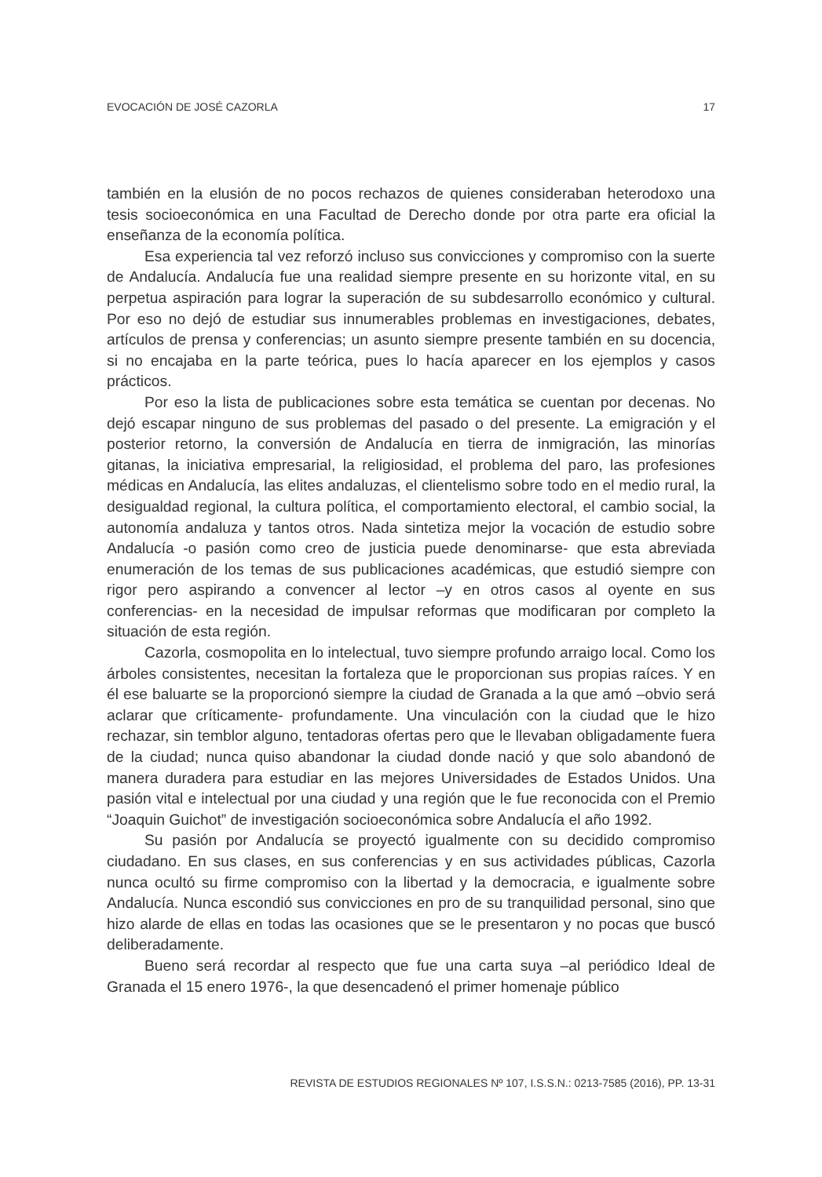EVOCACIÓN DE JOSÉ CAZORLA 17
también en la elusión de no pocos rechazos de quienes consideraban heterodoxo una tesis socioeconómica en una Facultad de Derecho donde por otra parte era oficial la enseñanza de la economía política.
Esa experiencia tal vez reforzó incluso sus convicciones y compromiso con la suerte de Andalucía. Andalucía fue una realidad siempre presente en su horizonte vital, en su perpetua aspiración para lograr la superación de su subdesarrollo económico y cultural. Por eso no dejó de estudiar sus innumerables problemas en investigaciones, debates, artículos de prensa y conferencias; un asunto siempre presente también en su docencia, si no encajaba en la parte teórica, pues lo hacía aparecer en los ejemplos y casos prácticos.
Por eso la lista de publicaciones sobre esta temática se cuentan por decenas. No dejó escapar ninguno de sus problemas del pasado o del presente. La emigración y el posterior retorno, la conversión de Andalucía en tierra de inmigración, las minorías gitanas, la iniciativa empresarial, la religiosidad, el problema del paro, las profesiones médicas en Andalucía, las elites andaluzas, el clientelismo sobre todo en el medio rural, la desigualdad regional, la cultura política, el comportamiento electoral, el cambio social, la autonomía andaluza y tantos otros. Nada sintetiza mejor la vocación de estudio sobre Andalucía -o pasión como creo de justicia puede denominarse- que esta abreviada enumeración de los temas de sus publicaciones académicas, que estudió siempre con rigor pero aspirando a convencer al lector –y en otros casos al oyente en sus conferencias- en la necesidad de impulsar reformas que modificaran por completo la situación de esta región.
Cazorla, cosmopolita en lo intelectual, tuvo siempre profundo arraigo local. Como los árboles consistentes, necesitan la fortaleza que le proporcionan sus propias raíces. Y en él ese baluarte se la proporcionó siempre la ciudad de Granada a la que amó –obvio será aclarar que críticamente- profundamente. Una vinculación con la ciudad que le hizo rechazar, sin temblor alguno, tentadoras ofertas pero que le llevaban obligadamente fuera de la ciudad; nunca quiso abandonar la ciudad donde nació y que solo abandonó de manera duradera para estudiar en las mejores Universidades de Estados Unidos. Una pasión vital e intelectual por una ciudad y una región que le fue reconocida con el Premio “Joaquin Guichot” de investigación socioeconómica sobre Andalucía el año 1992.
Su pasión por Andalucía se proyectó igualmente con su decidido compromiso ciudadano. En sus clases, en sus conferencias y en sus actividades públicas, Cazorla nunca ocultó su firme compromiso con la libertad y la democracia, e igualmente sobre Andalucía. Nunca escondió sus convicciones en pro de su tranquilidad personal, sino que hizo alarde de ellas en todas las ocasiones que se le presentaron y no pocas que buscó deliberadamente.
Bueno será recordar al respecto que fue una carta suya –al periódico Ideal de Granada el 15 enero 1976-, la que desencadenó el primer homenaje público
REVISTA DE ESTUDIOS REGIONALES Nº 107, I.S.S.N.: 0213-7585 (2016), PP. 13-31